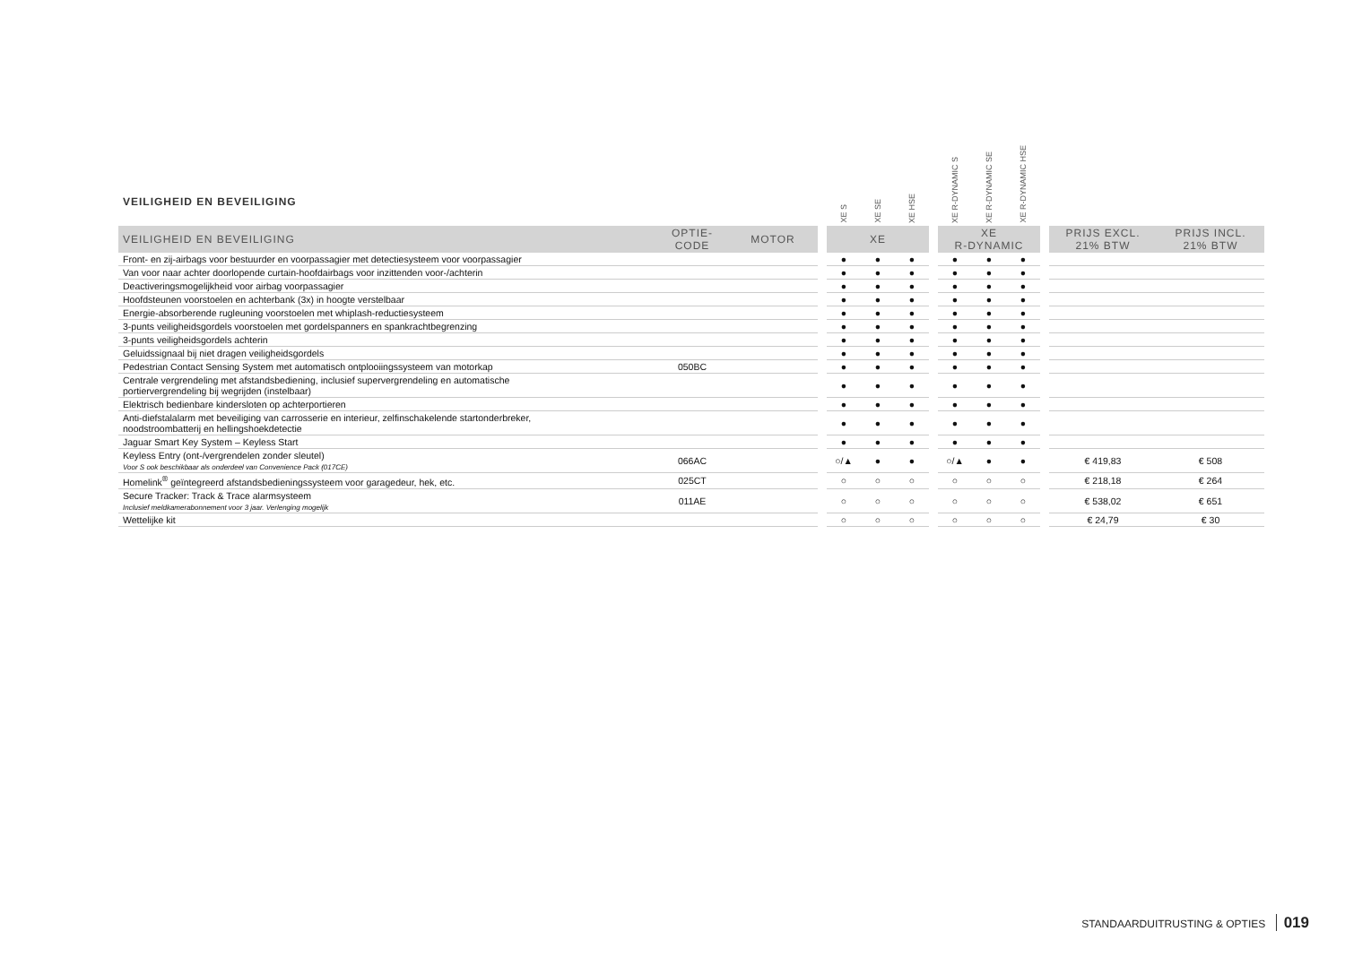VEILIGHEID EN BEVEILIGING
| | | | | XE S | XE SE | XE HSE | | XE R-DYNAMIC S | XE R-DYNAMIC SE | XE R-DYNAMIC HSE | | | |
| --- | --- | --- | --- | --- | --- | --- | --- | --- | --- | --- | --- | --- | --- |
| VEILIGHEID EN BEVEILIGING | OPTIE- CODE | MOTOR | | XE | | | | XE R-DYNAMIC | | | | PRIJS EXCL. 21% BTW | PRIJS INCL. 21% BTW |
| Front- en zij-airbags voor bestuurder en voorpassagier met detectiesysteem voor voorpassagier | | | | ● | ● | ● | | ● | ● | ● | | | |
| Van voor naar achter doorlopende curtain-hoofdairbags voor inzittenden voor-/achterin | | | | ● | ● | ● | | ● | ● | ● | | | |
| Deactiveringsmogelijkheid voor airbag voorpassagier | | | | ● | ● | ● | | ● | ● | ● | | | |
| Hoofdsteunen voorstoelen en achterbank (3x) in hoogte verstelbaar | | | | ● | ● | ● | | ● | ● | ● | | | |
| Energie-absorberende rugleuning voorstoelen met whiplash-reductiesysteem | | | | ● | ● | ● | | ● | ● | ● | | | |
| 3-punts veiligheidsgordels voorstoelen met gordelspanners en spankrachtbegrenzing | | | | ● | ● | ● | | ● | ● | ● | | | |
| 3-punts veiligheidsgordels achterin | | | | ● | ● | ● | | ● | ● | ● | | | |
| Geluidssignaal bij niet dragen veiligheidsgordels | | | | ● | ● | ● | | ● | ● | ● | | | |
| Pedestrian Contact Sensing System met automatisch ontplooiingssysteem van motorkap | 050BC | | | ● | ● | ● | | ● | ● | ● | | | |
| Centrale vergrendeling met afstandsbediening, inclusief supervergrendeling en automatische portiervergrendeling bij wegrijden (instelbaar) | | | | ● | ● | ● | | ● | ● | ● | | | |
| Elektrisch bedienbare kindersloten op achterportieren | | | | ● | ● | ● | | ● | ● | ● | | | |
| Anti-diefstalalarm met beveiliging van carrosserie en interieur, zelfinschakelende startonderbreker, noodstroombatterij en hellingshoekdetectie | | | | ● | ● | ● | | ● | ● | ● | | | |
| Jaguar Smart Key System – Keyless Start | | | | ● | ● | ● | | ● | ● | ● | | | |
| Keyless Entry (ont-/vergrendelen zonder sleutel) Voor S ook beschikbaar als onderdeel van Convenience Pack (017CE) | 066AC | | | ○/▲ | ● | ● | | ○/▲ | ● | ● | | € 419,83 | € 508 |
| Homelink<sup>®</sup> geïntegreerd afstandsbedieningssysteem voor garagedeur, hek, etc. | 025CT | | | ○ | ○ | ○ | | ○ | ○ | ○ | | € 218,18 | € 264 |
| Secure Tracker: Track & Trace alarmsysteem Inclusief meldkamerabonnement voor 3 jaar. Verlenging mogelijk | 011AE | | | ○ | ○ | ○ | | ○ | ○ | ○ | | € 538,02 | € 651 |
| Wettelijke kit | | | | ○ | ○ | ○ | | ○ | ○ | ○ | | € 24,79 | € 30 |
STANDAARDUITRUSTING & OPTIES 019